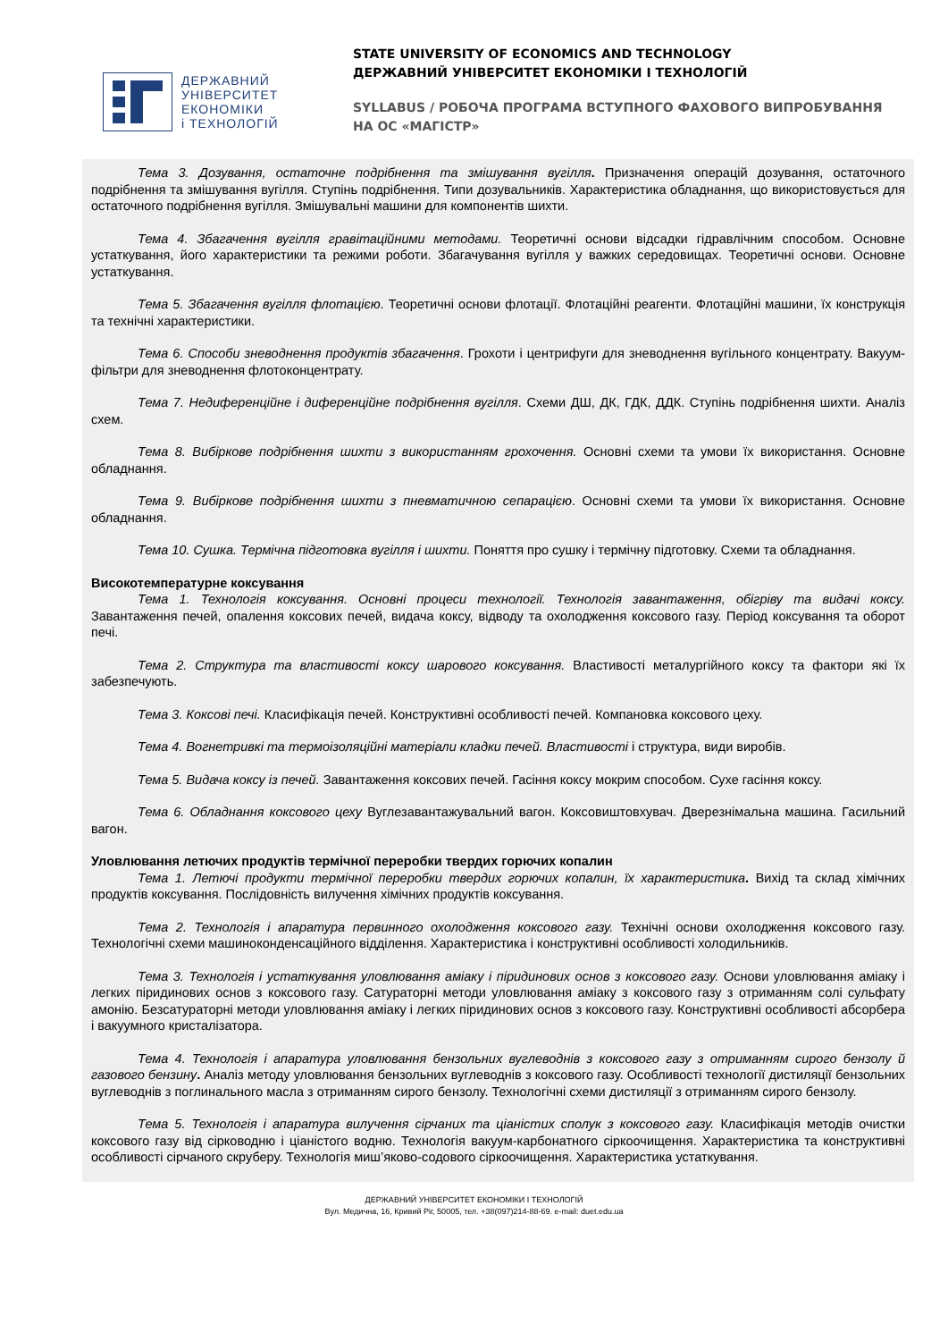ДЕРЖАВНИЙ
УНІВЕРСИТЕТ
ЕКОНОМІКИ
і ТЕХНОЛОГІЙ
STATE UNIVERSITY OF ECONOMICS AND TECHNOLOGY
ДЕРЖАВНИЙ УНІВЕРСИТЕТ ЕКОНОМІКИ І ТЕХНОЛОГІЙ
SYLLABUS / РОБОЧА ПРОГРАМА ВСТУПНОГО ФАХОВОГО ВИПРОБУВАННЯ
НА ОС «МАГІСТР»
Тема 3. Дозування, остаточне подрібнення та змішування вугілля. Призначення операцій дозування, остаточного подрібнення та змішування вугілля. Ступінь подрібнення. Типи дозувальників. Характеристика обладнання, що використовується для остаточного подрібнення вугілля. Змішувальні машини для компонентів шихти.
Тема 4. Збагачення вугілля гравітаційними методами. Теоретичні основи відсадки гідравлічним способом. Основне устаткування, його характеристики та режими роботи. Збагачування вугілля у важких середовищах. Теоретичні основи. Основне устаткування.
Тема 5. Збагачення вугілля флотацією. Теоретичні основи флотації. Флотаційні реагенти. Флотаційні машини, їх конструкція та технічні характеристики.
Тема 6. Способи зневоднення продуктів збагачення. Грохоти і центрифуги для зневоднення вугільного концентрату. Вакуум-фільтри для зневоднення флотоконцентрату.
Тема 7. Недиференційне і диференційне подрібнення вугілля. Схеми ДШ, ДК, ГДК, ДДК. Ступінь подрібнення шихти. Аналіз схем.
Тема 8. Вибіркове подрібнення шихти з використанням грохочення. Основні схеми та умови їх використання. Основне обладнання.
Тема 9. Вибіркове подрібнення шихти з пневматичною сепарацією. Основні схеми та умови їх використання. Основне обладнання.
Тема 10. Сушка. Термічна підготовка вугілля і шихти. Поняття про сушку і термічну підготовку. Схеми та обладнання.
Високотемпературне коксування
Тема 1. Технологія коксування. Основні процеси технології. Технологія завантаження, обігріву та видачі коксу. Завантаження печей, опалення коксових печей, видача коксу, відводу та охолодження коксового газу. Період коксування та оборот печі.
Тема 2. Структура та властивості коксу шарового коксування. Властивості металургійного коксу та фактори які їх забезпечують.
Тема 3. Коксові печі. Класифікація печей. Конструктивні особливості печей. Компановка коксового цеху.
Тема 4. Вогнетривкі та термоізоляційні матеріали кладки печей. Властивості і структура, види виробів.
Тема 5. Видача коксу із печей. Завантаження коксових печей. Гасіння коксу мокрим способом. Сухе гасіння коксу.
Тема 6. Обладнання коксового цеху Вуглезавантажувальний вагон. Коксовиштовхувач. Дверезнімальна машина. Гасильний вагон.
Уловлювання летючих продуктів термічної переробки твердих горючих копалин
Тема 1. Летючі продукти термічної переробки твердих горючих копалин, їх характеристика. Вихід та склад хімічних продуктів коксування. Послідовність вилучення хімічних продуктів коксування.
Тема 2. Технологія і апаратура первинного охолодження коксового газу. Технічні основи охолодження коксового газу. Технологічні схеми машиноконденсаційного відділення. Характеристика і конструктивні особливості холодильників.
Тема 3. Технологія і устаткування уловлювання аміаку і піридинових основ з коксового газу. Основи уловлювання аміаку і легких піридинових основ з коксового газу. Сатураторні методи уловлювання аміаку з коксового газу з отриманням солі сульфату амонію. Безсатураторні методи уловлювання аміаку і легких піридинових основ з коксового газу. Конструктивні особливості абсорбера і вакуумного кристалізатора.
Тема 4. Технологія і апаратура уловлювання бензольних вуглеводнів з коксового газу з отриманням сирого бензолу й газового бензину. Аналіз методу уловлювання бензольних вуглеводнів з коксового газу. Особливості технології дистиляції бензольних вуглеводнів з поглинального масла з отриманням сирого бензолу. Технологічні схеми дистиляції з отриманням сирого бензолу.
Тема 5. Технологія і апаратура вилучення сірчаних та ціаністих сполук з коксового газу. Класифікація методів очистки коксового газу від сірководню і ціаністого водню. Технологія вакуум-карбонатного сіркоочищення. Характеристика та конструктивні особливості сірчаного скруберу. Технологія миш’яково-содового сіркоочищення. Характеристика устаткування.
ДЕРЖАВНИЙ УНІВЕРСИТЕТ ЕКОНОМІКИ І ТЕХНОЛОГІЙ
Вул. Медична, 16, Кривий Ріг, 50005, тел. +38(097)214-88-69. e-mail: duet.edu.ua